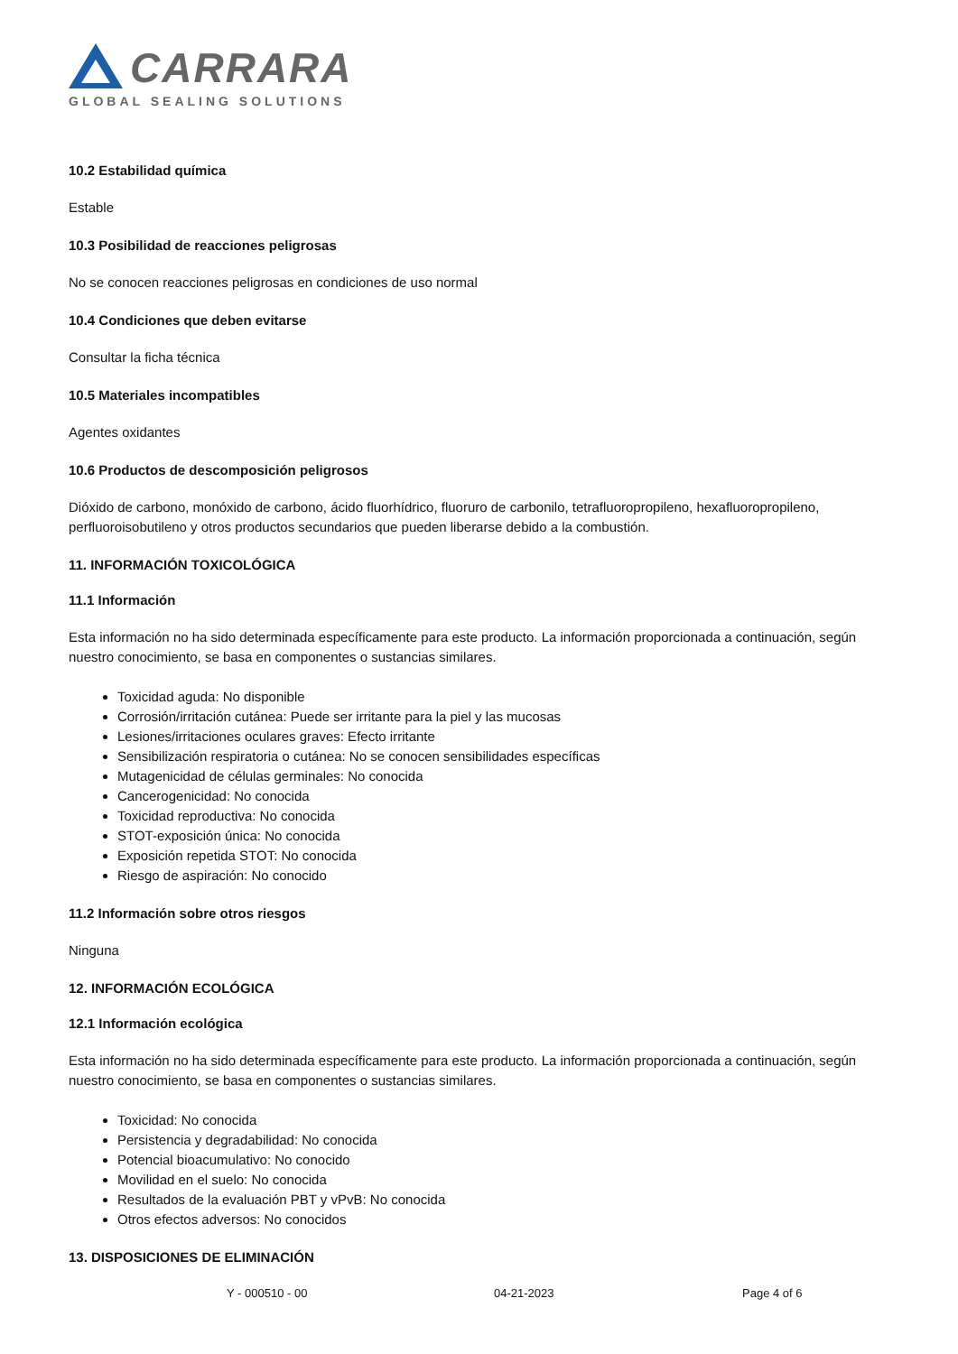CARRARA
GLOBAL SEALING SOLUTIONS
10.2 Estabilidad química
Estable
10.3 Posibilidad de reacciones peligrosas
No se conocen reacciones peligrosas en condiciones de uso normal
10.4 Condiciones que deben evitarse
Consultar la ficha técnica
10.5 Materiales incompatibles
Agentes oxidantes
10.6 Productos de descomposición peligrosos
Dióxido de carbono, monóxido de carbono, ácido fluorhídrico, fluoruro de carbonilo, tetrafluoropropileno, hexafluoropropileno, perfluoroisobutileno y otros productos secundarios que pueden liberarse debido a la combustión.
11. INFORMACIÓN TOXICOLÓGICA
11.1 Información
Esta información no ha sido determinada específicamente para este producto. La información proporcionada a continuación, según nuestro conocimiento, se basa en componentes o sustancias similares.
Toxicidad aguda: No disponible
Corrosión/irritación cutánea: Puede ser irritante para la piel y las mucosas
Lesiones/irritaciones oculares graves: Efecto irritante
Sensibilización respiratoria o cutánea: No se conocen sensibilidades específicas
Mutagenicidad de células germinales: No conocida
Cancerogenicidad: No conocida
Toxicidad reproductiva: No conocida
STOT-exposición única: No conocida
Exposición repetida STOT: No conocida
Riesgo de aspiración: No conocido
11.2 Información sobre otros riesgos
Ninguna
12. INFORMACIÓN ECOLÓGICA
12.1 Información ecológica
Esta información no ha sido determinada específicamente para este producto. La información proporcionada a continuación, según nuestro conocimiento, se basa en componentes o sustancias similares.
Toxicidad: No conocida
Persistencia y degradabilidad: No conocida
Potencial bioacumulativo: No conocido
Movilidad en el suelo: No conocida
Resultados de la evaluación PBT y vPvB: No conocida
Otros efectos adversos: No conocidos
13. DISPOSICIONES DE ELIMINACIÓN
Y - 000510 - 00 04-21-2023 Page 4 of 6